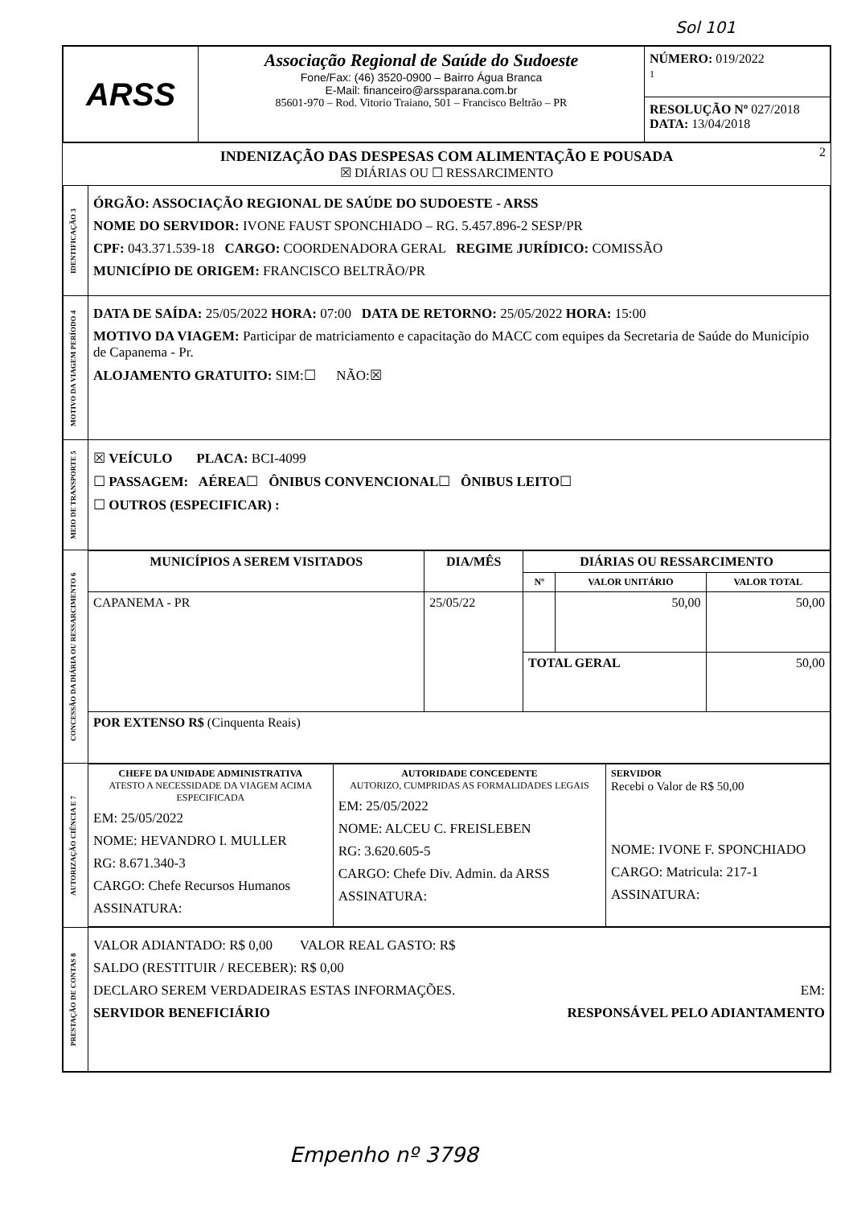Sol 101
| ARSS | Associação Regional de Saúde do Sudoeste Fone/Fax: (46) 3520-0900 – Bairro Água Branca E-Mail: financeiro@arssparana.com.br 85601-970 – Rod. Vitorio Traiano, 501 – Francisco Beltrão – PR | NÚMERO: 019/2022 1 RESOLUÇÃO Nº 027/2018 DATA: 13/04/2018 |
2 INDENIZAÇÃO DAS DESPESAS COM ALIMENTAÇÃO E POUSADA
☒ DIÁRIAS OU ☐ RESSARCIMENTO
| IDENTIFICAÇÃO 3 | ÓRGÃO: ASSOCIAÇÃO REGIONAL DE SAÚDE DO SUDOESTE - ARSS NOME DO SERVIDOR: IVONE FAUST SPONCHIADO – RG. 5.457.896-2 SESP/PR CPF: 043.371.539-18 CARGO: COORDENADORA GERAL REGIME JURÍDICO: COMISSÃO MUNICÍPIO DE ORIGEM: FRANCISCO BELTRÃO/PR |
| MOTIVO DA VIAGEM PERÍODO 4 | DATA DE SAÍDA: 25/05/2022 HORA: 07:00 DATA DE RETORNO: 25/05/2022 HORA: 15:00 MOTIVO DA VIAGEM: Participar de matriciamento e capacitação do MACC com equipes da Secretaria de Saúde do Município de Capanema - Pr. ALOJAMENTO GRATUITO: SIM:☐ NÃO:☒ |
| MEIO DE TRANSPORTE 5 | ☒ VEÍCULO PLACA: BCI-4099 ☐ PASSAGEM: AÉREA ☐ ÔNIBUS CONVENCIONAL ☐ ÔNIBUS LEITO ☐ ☐ OUTROS (ESPECIFICAR) : |
| CONCESSÃO DA DIÁRIA OU RESSARCIMENTO 6 | / MUNICÍPIOS A SEREM VISITADOS / DIA/MÊS / DIÁRIAS OU RESSARCIMENTO / / / / --- / --- / --- / --- / --- / / / / Nº / VALOR UNITÁRIO / VALOR TOTAL / / CAPANEMA - PR / 25/05/22 / / 50,00 / 50,00 / / / / TOTAL GERAL / / 50,00 / / POR EXTENSO R$ (Cinquenta Reais) / / / / / |
| AUTORIZAÇÃO CIÊNCIA E 7 | / CHEFE DA UNIDADE ADMINISTRATIVA ATESTO A NECESSIDADE DA VIAGEM ACIMA ESPECIFICADA EM: 25/05/2022 NOME: HEVANDRO I. MULLER RG: 8.671.340-3 CARGO: Chefe Recursos Humanos ASSINATURA: / AUTORIDADE CONCEDENTE AUTORIZO, CUMPRIDAS AS FORMALIDADES LEGAIS EM: 25/05/2022 NOME: ALCEU C. FREISLEBEN RG: 3.620.605-5 CARGO: Chefe Div. Admin. da ARSS ASSINATURA: / SERVIDOR Recebi o Valor de R$ 50,00 NOME: IVONE F. SPONCHIADO CARGO: Matricula: 217-1 ASSINATURA: / |
| PRESTAÇÃO DE CONTAS 8 | VALOR ADIANTADO: R$ 0,00 VALOR REAL GASTO: R$ SALDO (RESTITUIR / RECEBER): R$ 0,00 DECLARO SEREM VERDADEIRAS ESTAS INFORMAÇÕES. EM: SERVIDOR BENEFICIÁRIO RESPONSÁVEL PELO ADIANTAMENTO |
Empenho nº 3798